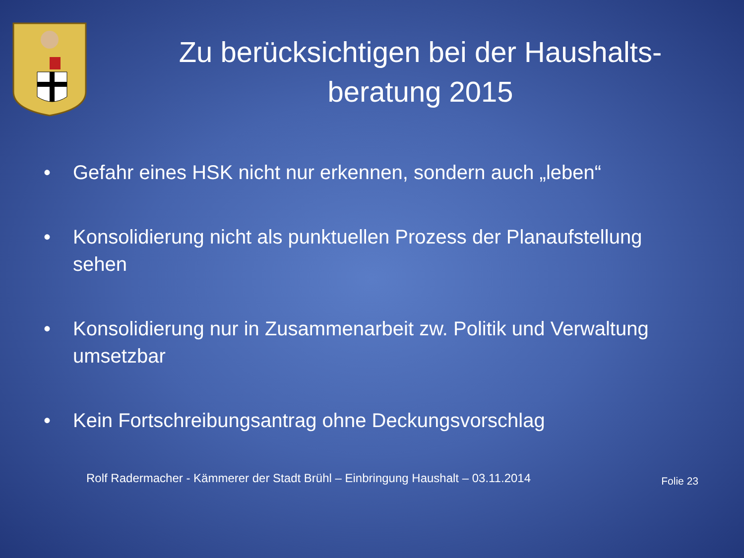Zu berücksichtigen bei der Haushalts-beratung 2015
• Gefahr eines HSK nicht nur erkennen, sondern auch „leben“
• Konsolidierung nicht als punktuellen Prozess der Planaufstellung sehen
• Konsolidierung nur in Zusammenarbeit zw. Politik und Verwaltung umsetzbar
• Kein Fortschreibungsantrag ohne Deckungsvorschlag
Rolf Radermacher - Kämmerer der Stadt Brühl – Einbringung Haushalt – 03.11.2014
Folie 23